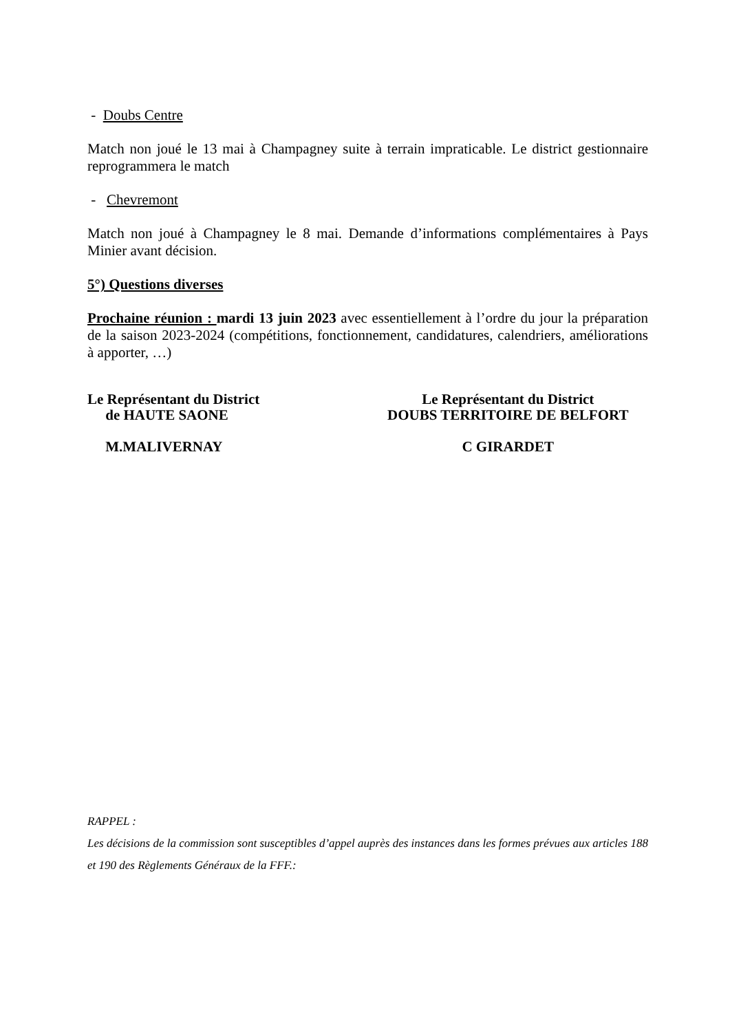- Doubs Centre
Match non joué le 13 mai à Champagney suite à terrain impraticable. Le district gestionnaire reprogrammera le match
- Chevremont
Match non joué à Champagney le 8 mai. Demande d’informations complémentaires à Pays Minier avant décision.
5°) Questions diverses
Prochaine réunion : mardi 13 juin 2023 avec essentiellement à l’ordre du jour la préparation de la saison 2023-2024 (compétitions, fonctionnement, candidatures, calendriers, améliorations à apporter, …)
Le Représentant du District
de HAUTE SAONE
M.MALIVERNAY
Le Représentant du District
DOUBS TERRITOIRE DE BELFORT
C GIRARDET
RAPPEL :
Les décisions de la commission sont susceptibles d’appel auprès des instances dans les formes prévues aux articles 188 et 190 des Règlements Généraux de la FFF.: